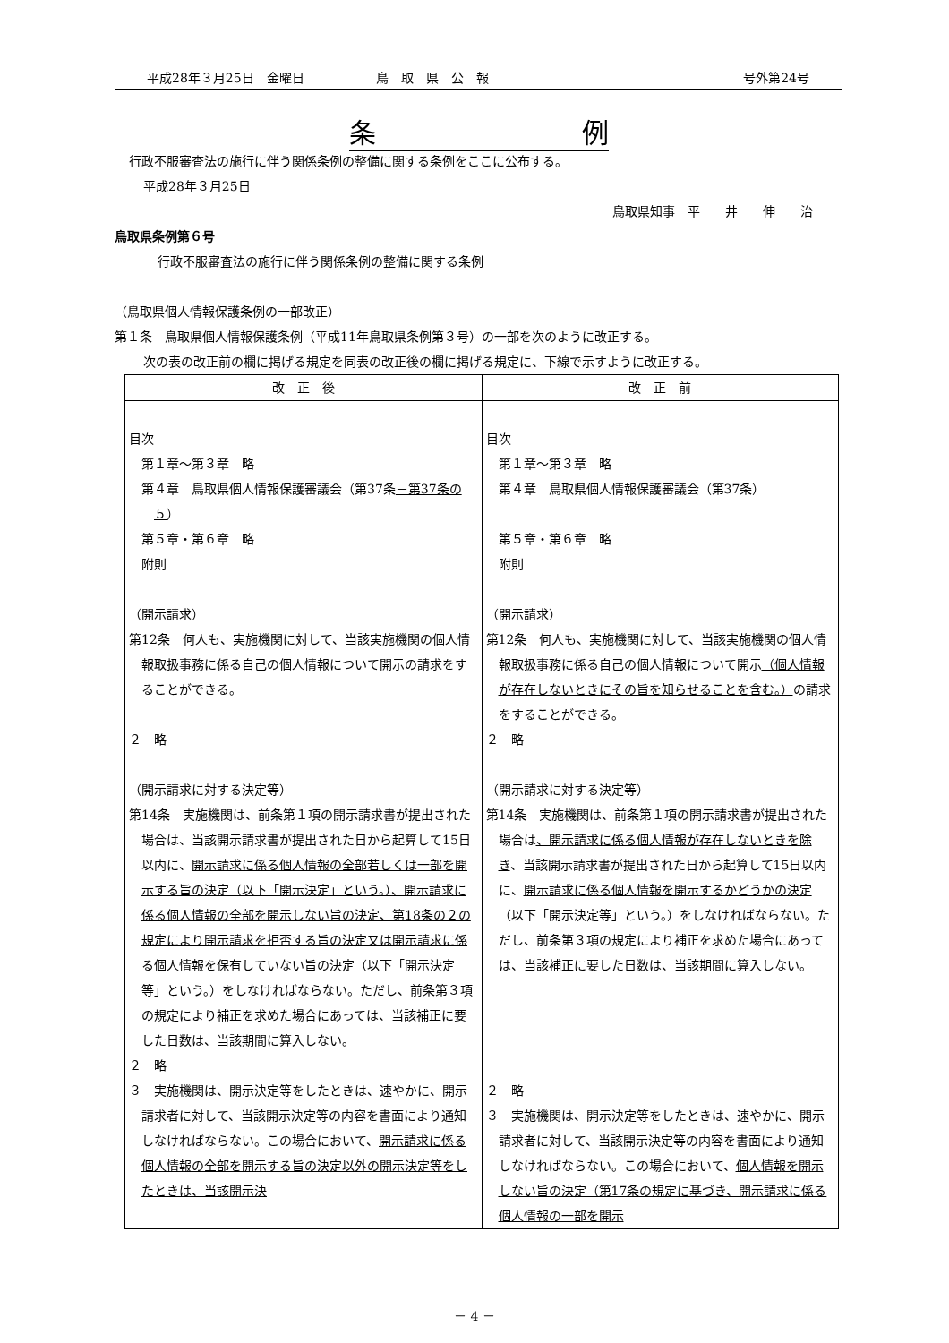平成28年３月25日　金曜日 鳥　取　県　公　報 号外第24号
条 例
行政不服審査法の施行に伴う関係条例の整備に関する条例をここに公布する。
平成28年３月25日
鳥取県知事　平　　井　　伸　　治
鳥取県条例第６号
行政不服審査法の施行に伴う関係条例の整備に関する条例
（鳥取県個人情報保護条例の一部改正）
第１条　鳥取県個人情報保護条例（平成11年鳥取県条例第３号）の一部を次のように改正する。
次の表の改正前の欄に掲げる規定を同表の改正後の欄に掲げる規定に、下線で示すように改正する。
| 改 正 後 | 改 正 前 |
| --- | --- |
| 目次 第１章～第３章 略 第４章 鳥取県個人情報保護審議会（第37条 －第37条の５ ） 第５章・第６章 略 附則 （開示請求） 第12条 何人も、実施機関に対して、当該実施機関の個人情報取扱事務に係る自己の個人情報について開示の請求をすることができる。 ２ 略 （開示請求に対する決定等） 第14条 実施機関は、前条第１項の開示請求書が提出された場合は、当該開示請求書が提出された日から起算して15日以内に、 開示請求に係る個人情報の全部若しくは一部を開示する旨の決定（以下「開示決定」という。）、開示請求に係る個人情報の全部を開示しない旨の決定、第18条の２の規定により開示請求を拒否する旨の決定又は開示請求に係る個人情報を保有していない旨の決定 （以下「開示決定等」という。）をしなければならない。ただし、前条第３項の規定により補正を求めた場合にあっては、当該補正に要した日数は、当該期間に算入しない。 ２ 略 ３ 実施機関は、開示決定等をしたときは、速やかに、開示請求者に対して、当該開示決定等の内容を書面により通知しなければならない。この場合において、 開示請求に係る個人情報の全部を開示する旨の決定以外の開示決定等をしたときは、当該開示決 | 目次 第１章～第３章 略 第４章 鳥取県個人情報保護審議会（第37条） 第５章・第６章 略 附則 （開示請求） 第12条 何人も、実施機関に対して、当該実施機関の個人情報取扱事務に係る自己の個人情報について開示 （個人情報が存在しないときにその旨を知らせることを含む。） の請求をすることができる。 ２ 略 （開示請求に対する決定等） 第14条 実施機関は、前条第１項の開示請求書が提出された場合は 、開示請求に係る個人情報が存在しないときを除き 、当該開示請求書が提出された日から起算して15日以内に、 開示請求に係る個人情報を開示するかどうかの決定 （以下「開示決定等」という。）をしなければならない。ただし、前条第３項の規定により補正を求めた場合にあっては、当該補正に要した日数は、当該期間に算入しない。 ２ 略 ３ 実施機関は、開示決定等をしたときは、速やかに、開示請求者に対して、当該開示決定等の内容を書面により通知しなければならない。この場合において、 個人情報を開示しない旨の決定（第17条の規定に基づき、開示請求に係る個人情報の一部を開示 |
－ 4 －